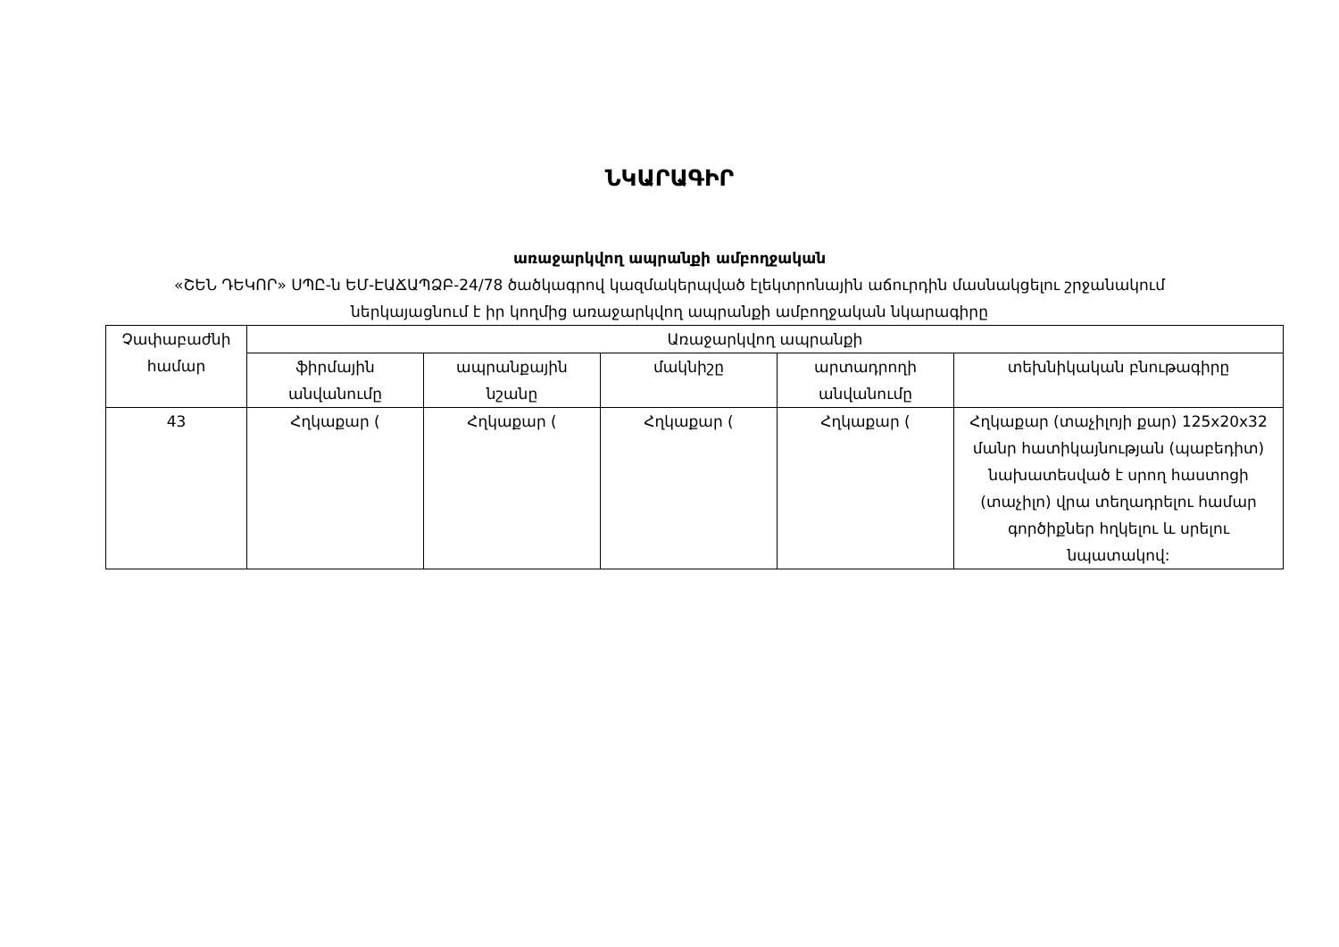ՆԿԱՐԱԳԻՐ
առաջարկվող ապրանքի ամբողջական
«ՇԵՆ ԴԵԿՈՐ» ՍՊԸ-ն ԵՄ-ԷԱՃԱՊՁԲ-24/78 ծածկագրով կազմակերպված էլեկտրոնային աճուրդին մասնակցելու շրջանակում
ներկայացնում է իր կողմից առաջարկվող ապրանքի ամբողջական նկարագիրը
| Չափաբաժնի համար | Առաջարկվող ապրանքի | | | | |
| --- | --- | --- | --- | --- | --- |
| | ֆիրմային անվանումը | ապրանքային նշանը | մակնիշը | արտադրողի անվանումը | տեխնիկական բնութագիրը |
| 43 | Հղկաքար ( | Հղկաքար ( | Հղկաքար ( | Հղկաքար ( | Հղկաքար (տաչիլոյի քար) 125x20x32 մանր հատիկայնության (պաբեդիտ) նախատեսված է սրող հաստոցի (տաչիլո) վրա տեղադրելու համար գործիքներ հղկելու և սրելու նպատակով: |